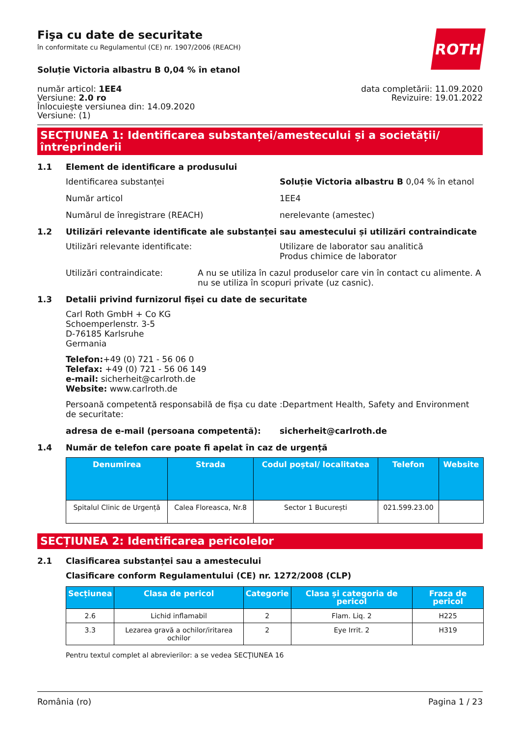Fişa cu date de securitate
în conformitate cu Regulamentul (CE) nr. 1907/2006 (REACH)
ROTH
Soluție Victoria albastru B 0,04 % în etanol
număr articol: 1EE4
Versiune: 2.0 ro
Înlocuiește versiunea din: 14.09.2020
Versiune: (1)
data completării: 11.09.2020
Revizuire: 19.01.2022
SECȚIUNEA 1: Identificarea substanței/amestecului și a societății/ întreprinderii
1.1 Element de identificare a produsului
Identificarea substanței Soluție Victoria albastru B 0,04 % în etanol
Număr articol 1EE4
Numărul de înregistrare (REACH) nerelevante (amestec)
1.2 Utilizări relevante identificate ale substanței sau amestecului și utilizări contraindicate
Utilizări relevante identificate: Utilizare de laborator sau analitică
Produs chimice de laborator
Utilizări contraindicate: A nu se utiliza în cazul produselor care vin în contact cu alimente. A nu se utiliza în scopuri private (uz casnic).
1.3 Detalii privind furnizorul fișei cu date de securitate
Carl Roth GmbH + Co KG
Schoemperlenstr. 3-5
D-76185 Karlsruhe
Germania
Telefon:+49 (0) 721 - 56 06 0
Telefax: +49 (0) 721 - 56 06 149
e-mail: sicherheit@carlroth.de
Website: www.carlroth.de
Persoană competentă responsabilă de fișa cu date de securitate:
:Department Health, Safety and Environment
adresa de e-mail (persoana competentă): sicherheit@carlroth.de
1.4 Număr de telefon care poate fi apelat în caz de urgență
| Denumirea | Strada | Codul poștal/ localitatea | Telefon | Website |
| --- | --- | --- | --- | --- |
| Spitalul Clinic de Urgență | Calea Floreasca, Nr.8 | Sector 1 București | 021.599.23.00 | |
SECȚIUNEA 2: Identificarea pericolelor
2.1 Clasificarea substanței sau a amestecului
Clasificare conform Regulamentului (CE) nr. 1272/2008 (CLP)
| Secțiunea | Clasa de pericol | Categorie | Clasa și categoria de pericol | Fraza de pericol |
| --- | --- | --- | --- | --- |
| 2.6 | Lichid inflamabil | 2 | Flam. Liq. 2 | H225 |
| 3.3 | Lezarea gravă a ochilor/iritarea ochilor | 2 | Eye Irrit. 2 | H319 |
Pentru textul complet al abrevierilor: a se vedea SECŢIUNEA 16
România (ro) Pagina 1 / 23